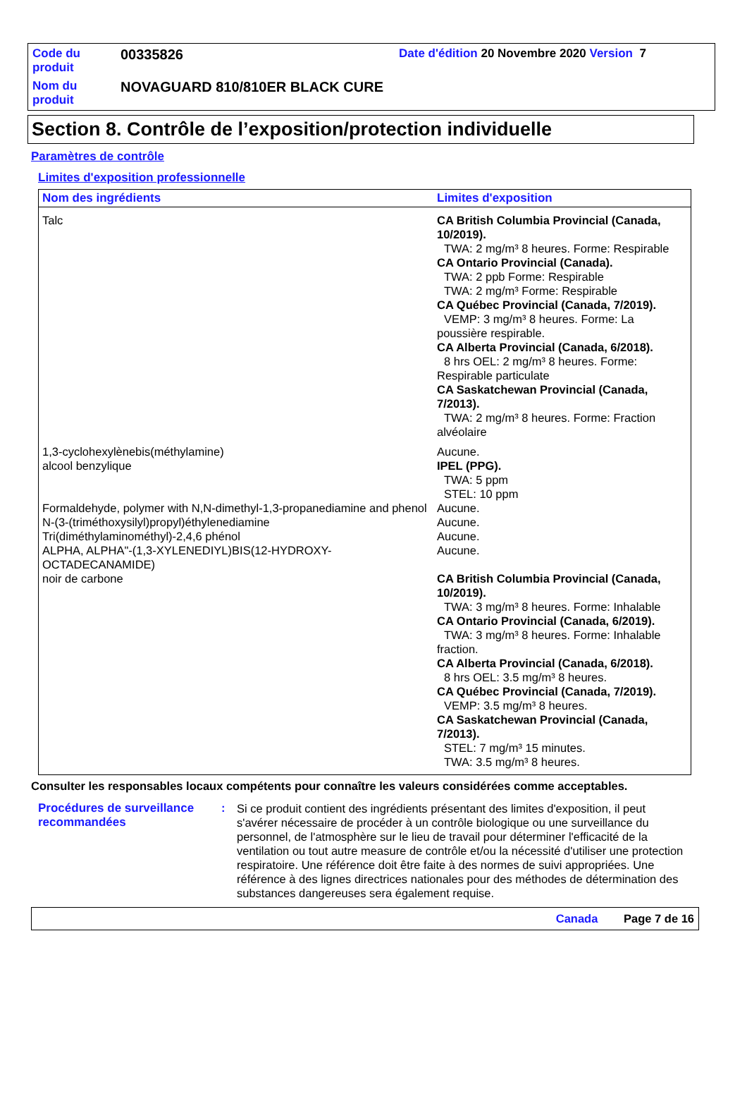| Code du produit | 00335826 | Date d'édition 20 Novembre 2020 Version 7 |
| Nom du produit | NOVAGUARD 810/810ER BLACK CURE | |
Section 8. Contrôle de l’exposition/protection individuelle
Paramètres de contrôle
Limites d'exposition professionnelle
| Nom des ingrédients | Limites d'exposition |
| --- | --- |
| Talc | CA British Columbia Provincial (Canada, 10/2019). TWA: 2 mg/m³ 8 heures. Forme: Respirable CA Ontario Provincial (Canada). TWA: 2 ppb Forme: Respirable TWA: 2 mg/m³ Forme: Respirable CA Québec Provincial (Canada, 7/2019). VEMP: 3 mg/m³ 8 heures. Forme: La poussière respirable. CA Alberta Provincial (Canada, 6/2018). 8 hrs OEL: 2 mg/m³ 8 heures. Forme: Respirable particulate CA Saskatchewan Provincial (Canada, 7/2013). TWA: 2 mg/m³ 8 heures. Forme: Fraction alvéolaire |
| 1,3-cyclohexylènebis(méthylamine) | Aucune. |
| alcool benzylique | IPEL (PPG). TWA: 5 ppm STEL: 10 ppm |
| Formaldehyde, polymer with N,N-dimethyl-1,3-propanediamine and phenol | Aucune. |
| N-(3-(triméthoxysilyl)propyl)éthylenediamine | Aucune. |
| Tri(diméthylaminométhyl)-2,4,6 phénol | Aucune. |
| ALPHA, ALPHA"-(1,3-XYLENEDIYL)BIS(12-HYDROXY-OCTADECANAMIDE) | Aucune. |
| noir de carbone | CA British Columbia Provincial (Canada, 10/2019). TWA: 3 mg/m³ 8 heures. Forme: Inhalable CA Ontario Provincial (Canada, 6/2019). TWA: 3 mg/m³ 8 heures. Forme: Inhalable fraction. CA Alberta Provincial (Canada, 6/2018). 8 hrs OEL: 3.5 mg/m³ 8 heures. CA Québec Provincial (Canada, 7/2019). VEMP: 3.5 mg/m³ 8 heures. CA Saskatchewan Provincial (Canada, 7/2013). STEL: 7 mg/m³ 15 minutes. TWA: 3.5 mg/m³ 8 heures. |
Consulter les responsables locaux compétents pour connaître les valeurs considérées comme acceptables.
Procédures de surveillance recommandées
:
Si ce produit contient des ingrédients présentant des limites d'exposition, il peut s'avérer nécessaire de procéder à un contrôle biologique ou une surveillance du personnel, de l'atmosphère sur le lieu de travail pour déterminer l'efficacité de la ventilation ou tout autre measure de contrôle et/ou la nécessité d'utiliser une protection respiratoire. Une référence doit être faite à des normes de suivi appropriées. Une référence à des lignes directrices nationales pour des méthodes de détermination des substances dangereuses sera également requise.
Canada Page 7 de 16